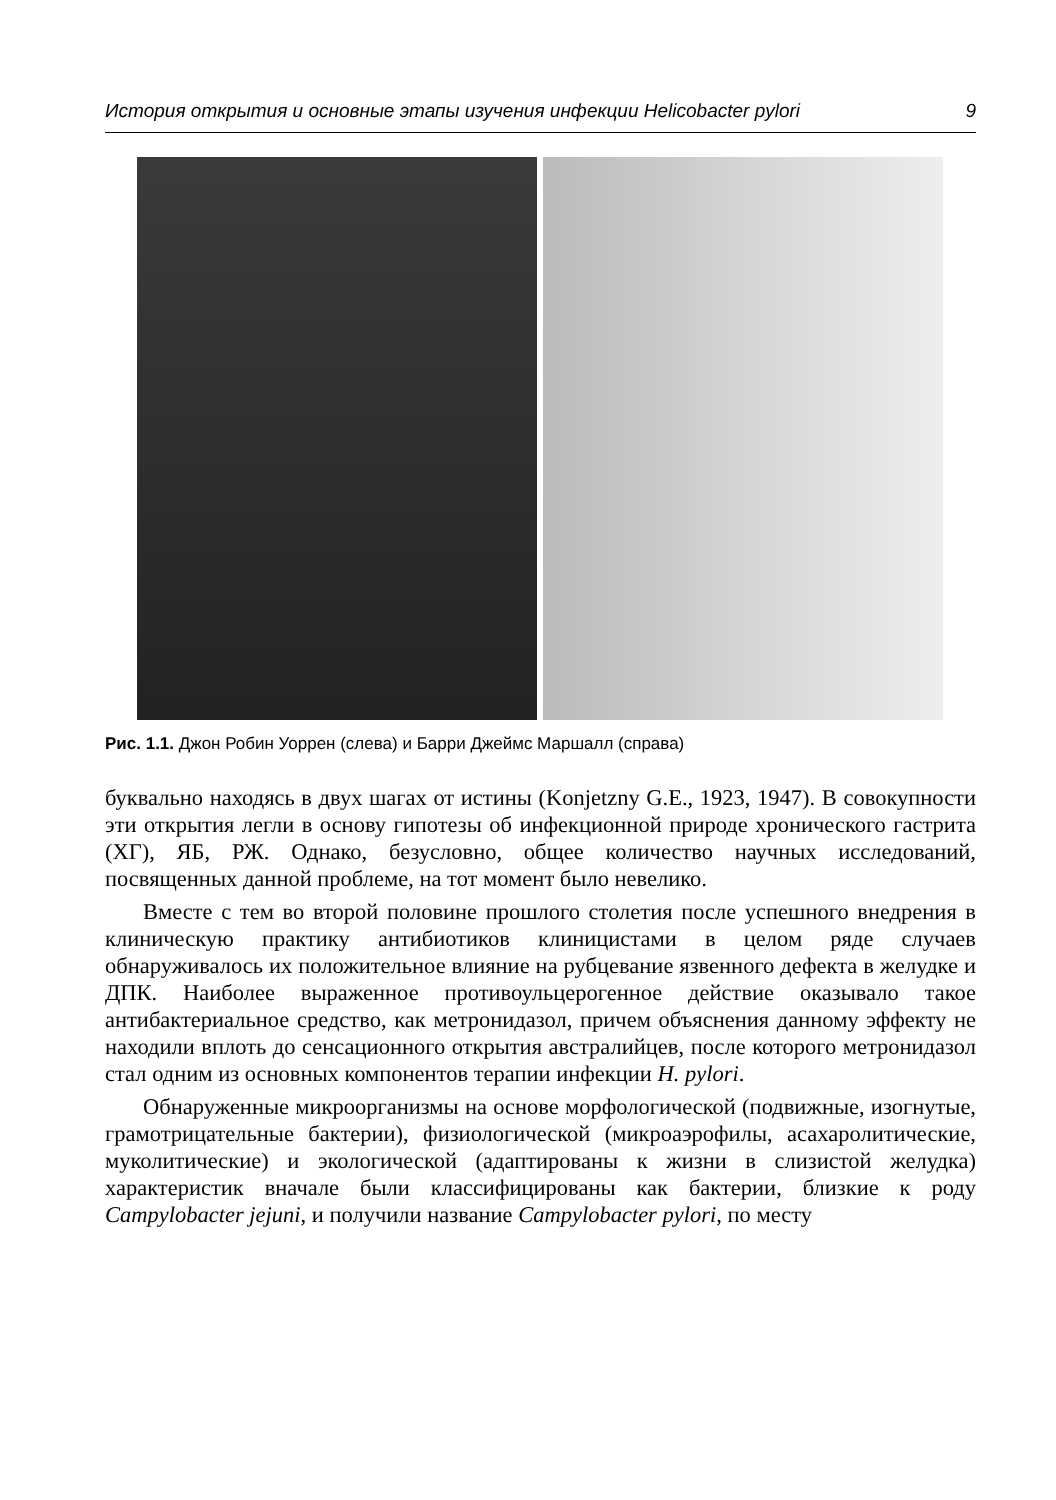История открытия и основные этапы изучения инфекции Helicobacter pylori 9
Рис. 1.1. Джон Робин Уоррен (слева) и Барри Джеймс Маршалл (справа)
буквально находясь в двух шагах от истины (Konjetzny G.E., 1923, 1947). В совокупности эти открытия легли в основу гипотезы об инфекционной природе хронического гастрита (ХГ), ЯБ, РЖ. Однако, безусловно, общее количество научных исследований, посвященных данной проблеме, на тот момент было невелико.
Вместе с тем во второй половине прошлого столетия после успешного внедрения в клиническую практику антибиотиков клиницистами в целом ряде случаев обнаруживалось их положительное влияние на рубцевание язвенного дефекта в желудке и ДПК. Наиболее выраженное противоульцерогенное действие оказывало такое антибактериальное средство, как метронидазол, причем объяснения данному эффекту не находили вплоть до сенсационного открытия австралийцев, после которого метронидазол стал одним из основных компонентов терапии инфекции H. pylori.
Обнаруженные микроорганизмы на основе морфологической (подвижные, изогнутые, грамотрицательные бактерии), физиологической (микроаэрофилы, асахаролитические, муколитические) и экологической (адаптированы к жизни в слизистой желудка) характеристик вначале были классифицированы как бактерии, близкие к роду Campylobacter jejuni, и получили название Campylobacter pylori, по месту